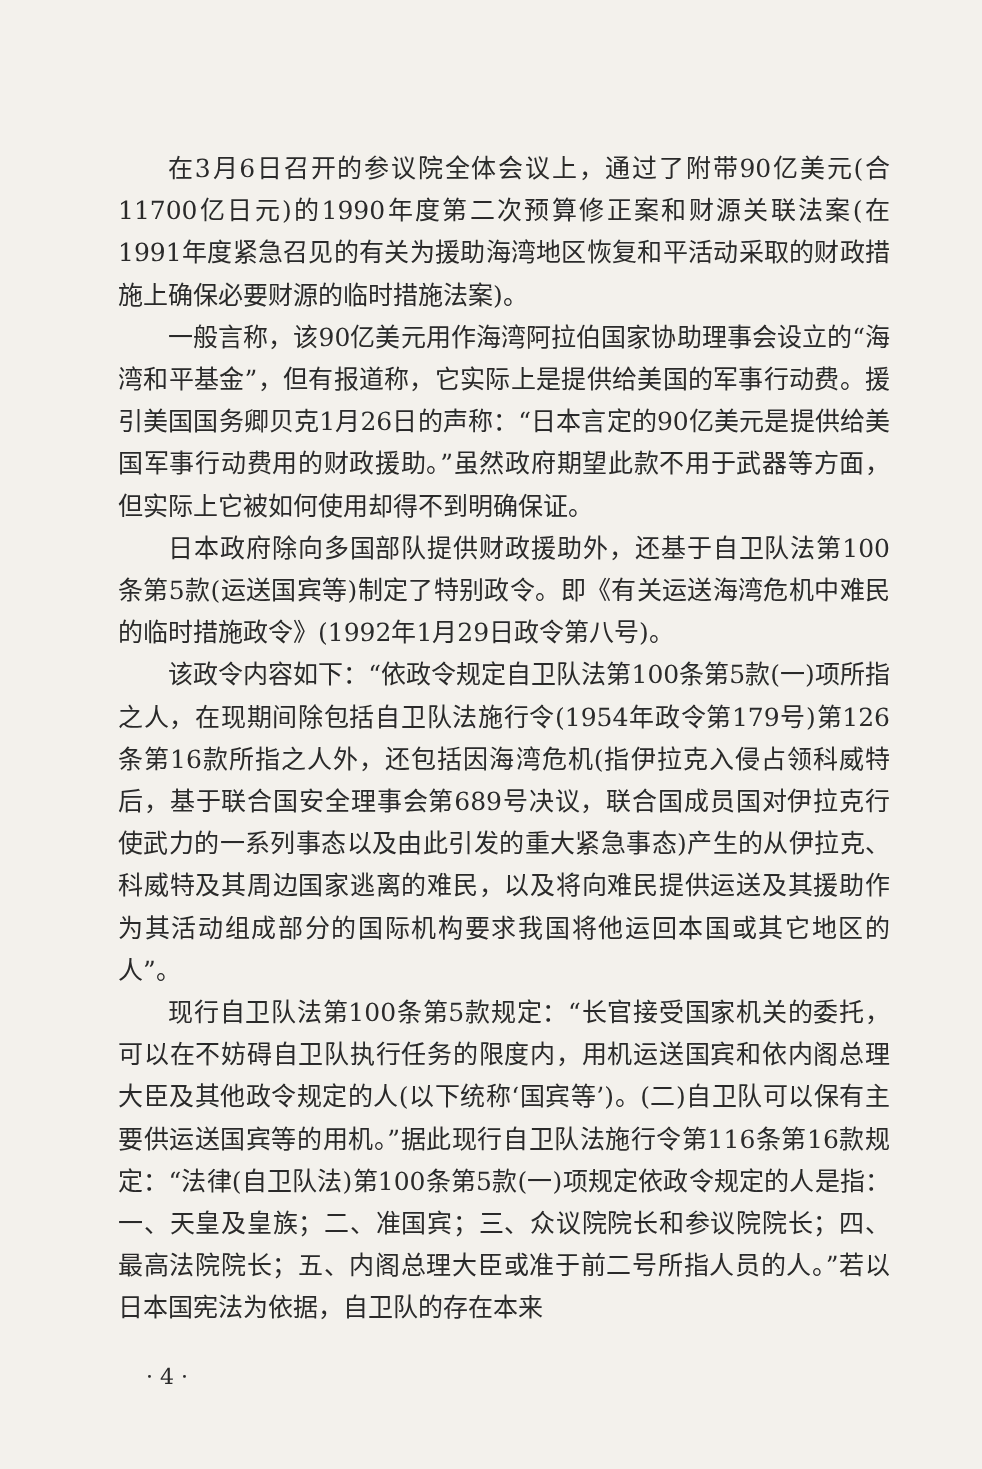在3月6日召开的参议院全体会议上，通过了附带90亿美元(合11700亿日元)的1990年度第二次预算修正案和财源关联法案(在1991年度紧急召见的有关为援助海湾地区恢复和平活动采取的财政措施上确保必要财源的临时措施法案)。
一般言称，该90亿美元用作海湾阿拉伯国家协助理事会设立的“海湾和平基金”，但有报道称，它实际上是提供给美国的军事行动费。援引美国国务卿贝克1月26日的声称：“日本言定的90亿美元是提供给美国军事行动费用的财政援助。”虽然政府期望此款不用于武器等方面，但实际上它被如何使用却得不到明确保证。
日本政府除向多国部队提供财政援助外，还基于自卫队法第100条第5款(运送国宾等)制定了特别政令。即《有关运送海湾危机中难民的临时措施政令》(1992年1月29日政令第八号)。
该政令内容如下：“依政令规定自卫队法第100条第5款(一)项所指之人，在现期间除包括自卫队法施行令(1954年政令第179号)第126条第16款所指之人外，还包括因海湾危机(指伊拉克入侵占领科威特后，基于联合国安全理事会第689号决议，联合国成员国对伊拉克行使武力的一系列事态以及由此引发的重大紧急事态)产生的从伊拉克、科威特及其周边国家逃离的难民，以及将向难民提供运送及其援助作为其活动组成部分的国际机构要求我国将他运回本国或其它地区的人”。
现行自卫队法第100条第5款规定：“长官接受国家机关的委托，可以在不妨碍自卫队执行任务的限度内，用机运送国宾和依内阁总理大臣及其他政令规定的人(以下统称‘国宾等’)。(二)自卫队可以保有主要供运送国宾等的用机。”据此现行自卫队法施行令第116条第16款规定：“法律(自卫队法)第100条第5款(一)项规定依政令规定的人是指：一、天皇及皇族；二、准国宾；三、众议院院长和参议院院长；四、最高法院院长；五、内阁总理大臣或准于前二号所指人员的人。”若以日本国宪法为依据，自卫队的存在本来
· 4 ·